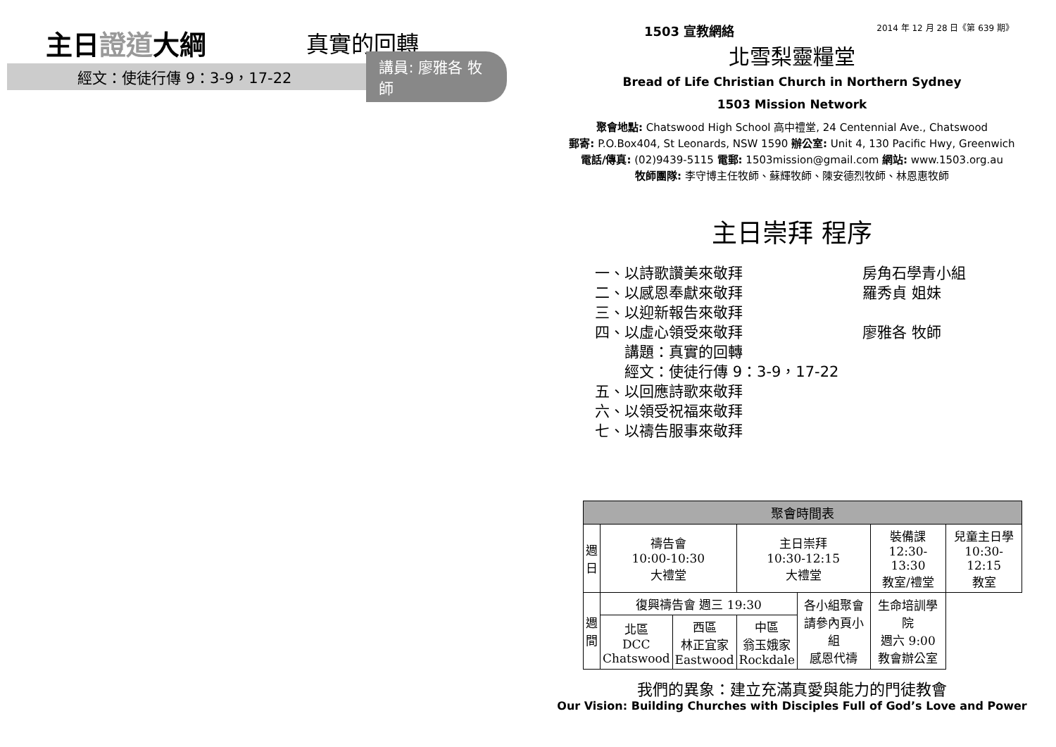主日證道大綱
真實的回轉
經文：使徒行傳 9：3-9，17-22
講員: 廖雅各 牧師
1503 宣教網絡 2014 年 12 月 28 日《第 639 期》
北雪梨靈糧堂
Bread of Life Christian Church in Northern Sydney
1503 Mission Network
聚會地點: Chatswood High School 高中禮堂, 24 Centennial Ave., Chatswood
郵寄: P.O.Box404, St Leonards, NSW 1590 辦公室: Unit 4, 130 Pacific Hwy, Greenwich
電話/傳真: (02)9439-5115 電郵: 1503mission@gmail.com 網站: www.1503.org.au
牧師團隊: 李守博主任牧師、蘇輝牧師、陳安德烈牧師、林恩惠牧師
主日崇拜 程序
一、以詩歌讚美來敬拜 房角石學青小組
二、以感恩奉獻來敬拜 羅秀貞 姐妹
三、以迎新報告來敬拜
四、以虛心領受來敬拜 廖雅各 牧師
講題：真實的回轉
經文：使徒行傳 9：3-9，17-22
五、以回應詩歌來敬拜
六、以領受祝福來敬拜
七、以禱告服事來敬拜
| 聚會時間表 | | | | | | |
| --- | --- | --- | --- | --- | --- | --- |
| 週 日 | 禱告會 10:00-10:30 大禮堂 | | 主日崇拜 10:30-12:15 大禮堂 | | 裝備課 12:30-13:30 教室/禮堂 | 兒童主日學 10:30-12:15 教室 |
| 週 間 | 復興禱告會 週三 19:30 | | | 各小組聚會 請參內頁小組 感恩代禱 | 生命培訓學院 週六 9:00 教會辦公室 | |
| | 北區 DCC Chatswood | 西區 林正宜家 Eastwood | 中區 翁玉娥家 Rockdale | | | |
我們的異象：建立充滿真愛與能力的門徒教會
Our Vision: Building Churches with Disciples Full of God’s Love and Power